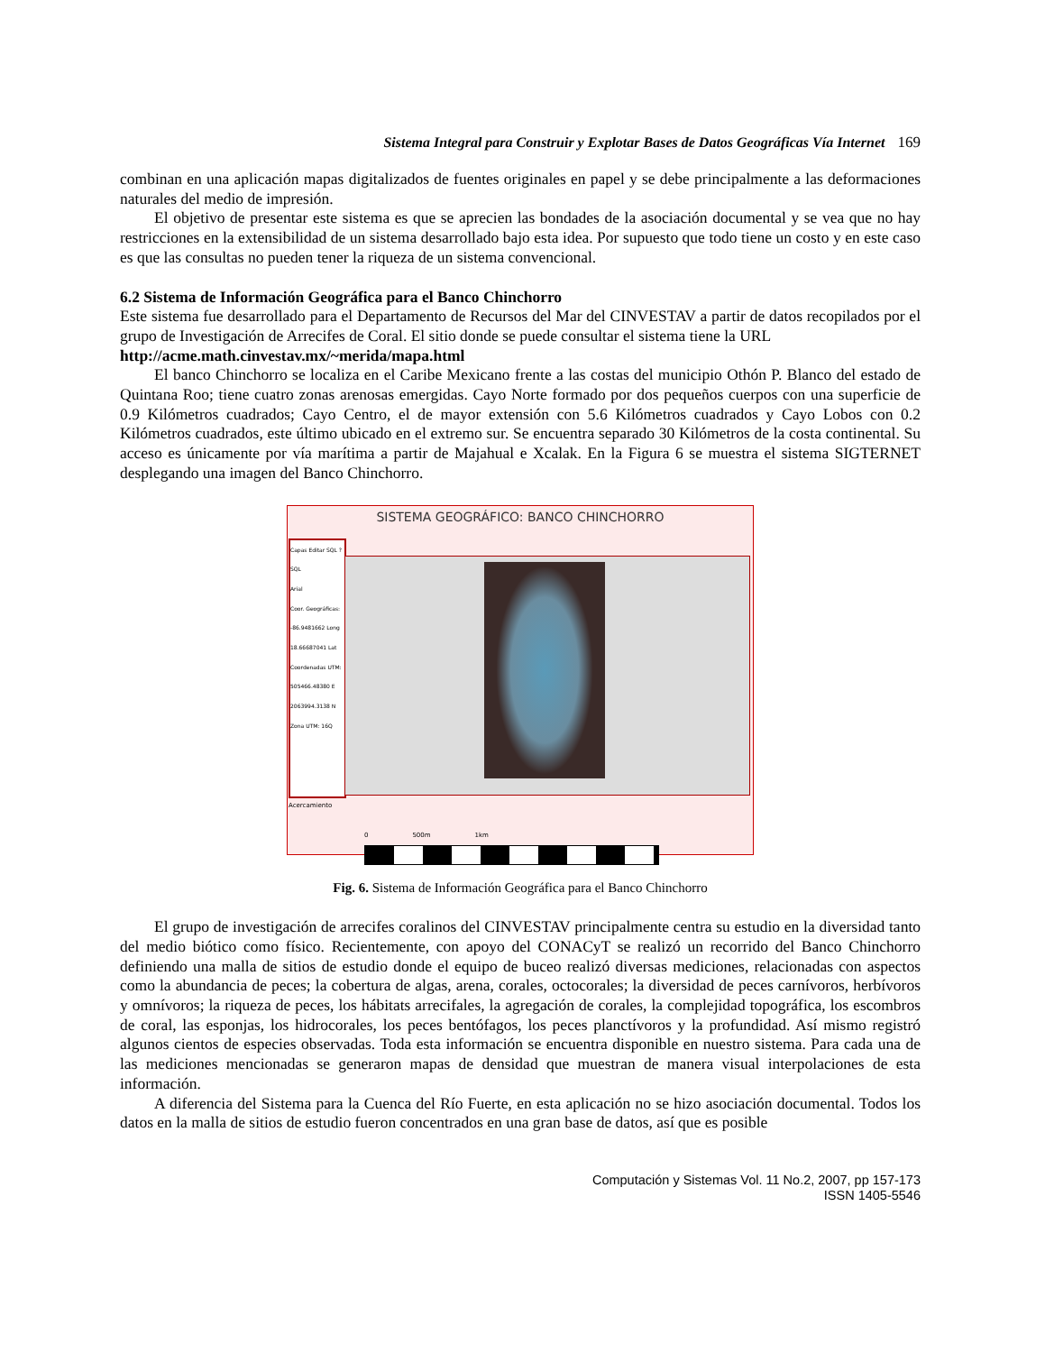Sistema Integral para Construir y Explotar Bases de Datos Geográficas Vía Internet 169
combinan en una aplicación mapas digitalizados de fuentes originales en papel y se debe principalmente a las deformaciones naturales del medio de impresión.
El objetivo de presentar este sistema es que se aprecien las bondades de la asociación documental y se vea que no hay restricciones en la extensibilidad de un sistema desarrollado bajo esta idea. Por supuesto que todo tiene un costo y en este caso es que las consultas no pueden tener la riqueza de un sistema convencional.
6.2 Sistema de Información Geográfica para el Banco Chinchorro
Este sistema fue desarrollado para el Departamento de Recursos del Mar del CINVESTAV a partir de datos recopilados por el grupo de Investigación de Arrecifes de Coral. El sitio donde se puede consultar el sistema tiene la URL
http://acme.math.cinvestav.mx/~merida/mapa.html
El banco Chinchorro se localiza en el Caribe Mexicano frente a las costas del municipio Othón P. Blanco del estado de Quintana Roo; tiene cuatro zonas arenosas emergidas. Cayo Norte formado por dos pequeños cuerpos con una superficie de 0.9 Kilómetros cuadrados; Cayo Centro, el de mayor extensión con 5.6 Kilómetros cuadrados y Cayo Lobos con 0.2 Kilómetros cuadrados, este último ubicado en el extremo sur. Se encuentra separado 30 Kilómetros de la costa continental. Su acceso es únicamente por vía marítima a partir de Majahual e Xcalak. En la Figura 6 se muestra el sistema SIGTERNET desplegando una imagen del Banco Chinchorro.
SISTEMA GEOGRÁFICO: BANCO CHINCHORRO
Capas Editar SQL ?SQL
Arial
Coor. Geográficas: -86.9481662 Long 18.66687041 Lat Coordenadas UTM: 505466.48380 E 2063994.3138 N Zona UTM: 16Q
Acercamiento
0 500m 1km
Fig. 6. Sistema de Información Geográfica para el Banco Chinchorro
El grupo de investigación de arrecifes coralinos del CINVESTAV principalmente centra su estudio en la diversidad tanto del medio biótico como físico. Recientemente, con apoyo del CONACyT se realizó un recorrido del Banco Chinchorro definiendo una malla de sitios de estudio donde el equipo de buceo realizó diversas mediciones, relacionadas con aspectos como la abundancia de peces; la cobertura de algas, arena, corales, octocorales; la diversidad de peces carnívoros, herbívoros y omnívoros; la riqueza de peces, los hábitats arrecifales, la agregación de corales, la complejidad topográfica, los escombros de coral, las esponjas, los hidrocorales, los peces bentófagos, los peces planctívoros y la profundidad. Así mismo registró algunos cientos de especies observadas. Toda esta información se encuentra disponible en nuestro sistema. Para cada una de las mediciones mencionadas se generaron mapas de densidad que muestran de manera visual interpolaciones de esta información.
A diferencia del Sistema para la Cuenca del Río Fuerte, en esta aplicación no se hizo asociación documental. Todos los datos en la malla de sitios de estudio fueron concentrados en una gran base de datos, así que es posible
Computación y Sistemas Vol. 11 No.2, 2007, pp 157-173
ISSN 1405-5546